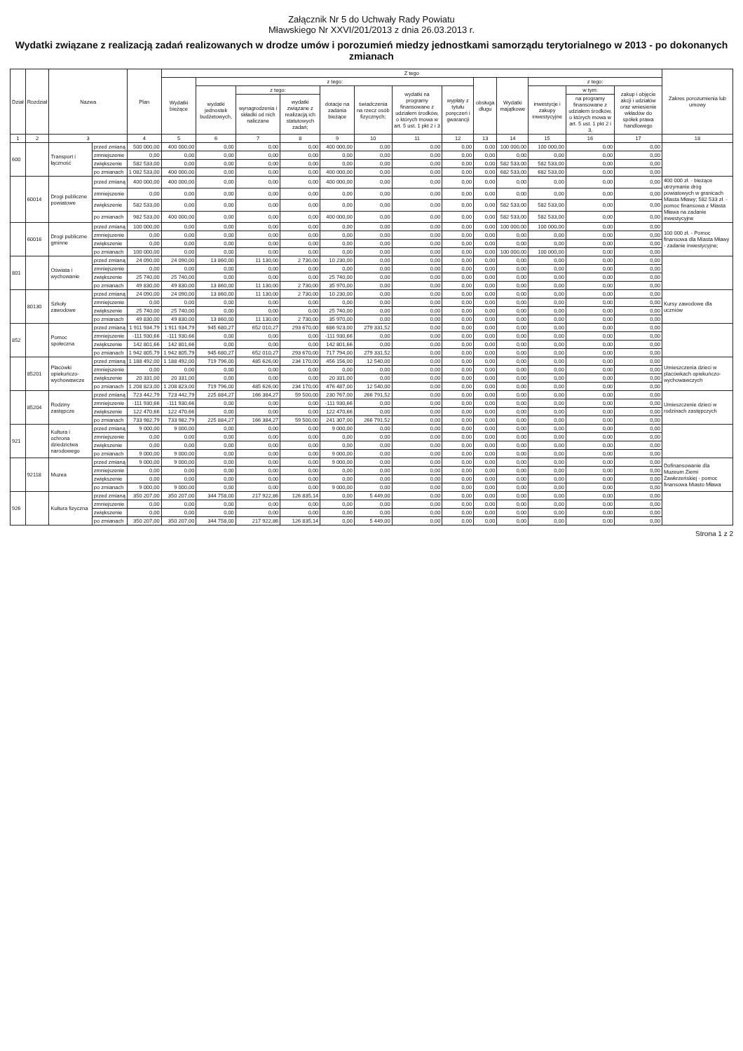Załącznik Nr 5 do Uchwały Rady Powiatu
Mławskiego Nr XXVI/201/2013 z dnia 26.03.2013 r.
Wydatki związane z realizacją zadań realizowanych w drodze umów i porozumień miedzy jednostkami samorządu terytorialnego w 2013 - po dokonanych zmianach
| Dział | Rozdział | Nazwa | | Plan | Z tego | | | | | | | | | | | | | Zakres porozumienia lub umowy |
| --- | --- | --- | --- | --- | --- | --- | --- | --- | --- | --- | --- | --- | --- | --- | --- | --- | --- | --- |
| | | | | | Wydatki bieżące | z tego: | | | | | | | obsługa długu | Wydatki majątkowe | z tego: | | | |
| | | | | | | wydatki jednostek budżetowych, | z tego: | | dotacje na zadania bieżące | świadczenia na rzecz osób fizycznych; | wydatki na programy finansowane z udziałem środków, o których mowa w art. 5 ust. 1 pkt 2 i 3 | wypłaty z tytułu poręczeń i gwarancji | | | inwestycje i zakupy inwestycyjne | w tym: | zakup i objęcie akcji i udziałów oraz wniesienie wkładów do spółek prawa handlowego | |
| | | | | | | | wynagrodzenia i składki od nich naliczane | wydatki związane z realizacją ich statutowych zadań; | | | | | | | | na programy finansowane z udziałem środków, o których mowa w art. 5 ust. 1 pkt 2 i 3, | | |
| 1 | 2 | 3 | | 4 | 5 | 6 | 7 | 8 | 9 | 10 | 11 | 12 | 13 | 14 | 15 | 16 | 17 | 18 |
| 600 | | Transport i łączność | przed zmianą | 500 000,00 | 400 000,00 | 0,00 | 0,00 | 0,00 | 400 000,00 | 0,00 | 0,00 | 0,00 | 0,00 | 100 000,00 | 100 000,00 | 0,00 | 0,00 | |
| | | | zmniejszenie | 0,00 | 0,00 | 0,00 | 0,00 | 0,00 | 0,00 | 0,00 | 0,00 | 0,00 | 0,00 | 0,00 | 0,00 | 0,00 | 0,00 | |
| | | | zwiększenie | 582 533,00 | 0,00 | 0,00 | 0,00 | 0,00 | 0,00 | 0,00 | 0,00 | 0,00 | 0,00 | 582 533,00 | 582 533,00 | 0,00 | 0,00 | |
| | | | po zmianach | 1 082 533,00 | 400 000,00 | 0,00 | 0,00 | 0,00 | 400 000,00 | 0,00 | 0,00 | 0,00 | 0,00 | 682 533,00 | 682 533,00 | 0,00 | 0,00 | |
| | 60014 | Drogi publiczne powiatowe | przed zmianą | 400 000,00 | 400 000,00 | 0,00 | 0,00 | 0,00 | 400 000,00 | 0,00 | 0,00 | 0,00 | 0,00 | 0,00 | 0,00 | 0,00 | 0,00 | 400 000 zł. - bieżące utrzymanie dróg powiatowych w granicach Miasta Mławy; 582 533 zł. - pomoc finansowa z Miasta Mława na zadanie inwestycyjne |
| | | | zmniejszenie | 0,00 | 0,00 | 0,00 | 0,00 | 0,00 | 0,00 | 0,00 | 0,00 | 0,00 | 0,00 | 0,00 | 0,00 | 0,00 | 0,00 | |
| | | | zwiększenie | 582 533,00 | 0,00 | 0,00 | 0,00 | 0,00 | 0,00 | 0,00 | 0,00 | 0,00 | 0,00 | 582 533,00 | 582 533,00 | 0,00 | 0,00 | |
| | | | po zmianach | 982 533,00 | 400 000,00 | 0,00 | 0,00 | 0,00 | 400 000,00 | 0,00 | 0,00 | 0,00 | 0,00 | 582 533,00 | 582 533,00 | 0,00 | 0,00 | |
| | 60016 | Drogi publiczne gminne | przed zmianą | 100 000,00 | 0,00 | 0,00 | 0,00 | 0,00 | 0,00 | 0,00 | 0,00 | 0,00 | 0,00 | 100 000,00 | 100 000,00 | 0,00 | 0,00 | 100 000 zł. - Pomoc finansowa dla Miasta Mławy - zadanie inwestycyjne; |
| | | | zmniejszenie | 0,00 | 0,00 | 0,00 | 0,00 | 0,00 | 0,00 | 0,00 | 0,00 | 0,00 | 0,00 | 0,00 | 0,00 | 0,00 | 0,00 | |
| | | | zwiększenie | 0,00 | 0,00 | 0,00 | 0,00 | 0,00 | 0,00 | 0,00 | 0,00 | 0,00 | 0,00 | 0,00 | 0,00 | 0,00 | 0,00 | |
| | | | po zmianach | 100 000,00 | 0,00 | 0,00 | 0,00 | 0,00 | 0,00 | 0,00 | 0,00 | 0,00 | 0,00 | 100 000,00 | 100 000,00 | 0,00 | 0,00 | |
| 801 | | Oświata i wychowanie | przed zmianą | 24 090,00 | 24 090,00 | 13 860,00 | 11 130,00 | 2 730,00 | 10 230,00 | 0,00 | 0,00 | 0,00 | 0,00 | 0,00 | 0,00 | 0,00 | 0,00 | |
| | | | zmniejszenie | 0,00 | 0,00 | 0,00 | 0,00 | 0,00 | 0,00 | 0,00 | 0,00 | 0,00 | 0,00 | 0,00 | 0,00 | 0,00 | 0,00 | |
| | | | zwiększenie | 25 740,00 | 25 740,00 | 0,00 | 0,00 | 0,00 | 25 740,00 | 0,00 | 0,00 | 0,00 | 0,00 | 0,00 | 0,00 | 0,00 | 0,00 | |
| | | | po zmianach | 49 830,00 | 49 830,00 | 13 860,00 | 11 130,00 | 2 730,00 | 35 970,00 | 0,00 | 0,00 | 0,00 | 0,00 | 0,00 | 0,00 | 0,00 | 0,00 | |
| | 80130 | Szkoły zawodowe | przed zmianą | 24 090,00 | 24 090,00 | 13 860,00 | 11 130,00 | 2 730,00 | 10 230,00 | 0,00 | 0,00 | 0,00 | 0,00 | 0,00 | 0,00 | 0,00 | 0,00 | Kursy zawodowe dla uczniów |
| | | | zmniejszenie | 0,00 | 0,00 | 0,00 | 0,00 | 0,00 | 0,00 | 0,00 | 0,00 | 0,00 | 0,00 | 0,00 | 0,00 | 0,00 | 0,00 | |
| | | | zwiększenie | 25 740,00 | 25 740,00 | 0,00 | 0,00 | 0,00 | 25 740,00 | 0,00 | 0,00 | 0,00 | 0,00 | 0,00 | 0,00 | 0,00 | 0,00 | |
| | | | po zmianach | 49 830,00 | 49 830,00 | 13 860,00 | 11 130,00 | 2 730,00 | 35 970,00 | 0,00 | 0,00 | 0,00 | 0,00 | 0,00 | 0,00 | 0,00 | 0,00 | |
| 852 | | Pomoc społeczna | przed zmianą | 1 911 934,79 | 1 911 934,79 | 945 680,27 | 652 010,27 | 293 670,00 | 686 923,00 | 279 331,52 | 0,00 | 0,00 | 0,00 | 0,00 | 0,00 | 0,00 | 0,00 | |
| | | | zmniejszenie | -111 930,66 | -111 930,66 | 0,00 | 0,00 | 0,00 | -111 930,66 | 0,00 | 0,00 | 0,00 | 0,00 | 0,00 | 0,00 | 0,00 | 0,00 | |
| | | | zwiększenie | 142 801,66 | 142 801,66 | 0,00 | 0,00 | 0,00 | 142 801,66 | 0,00 | 0,00 | 0,00 | 0,00 | 0,00 | 0,00 | 0,00 | 0,00 | |
| | | | po zmianach | 1 942 805,79 | 1 942 805,79 | 945 680,27 | 652 010,27 | 293 670,00 | 717 794,00 | 279 331,52 | 0,00 | 0,00 | 0,00 | 0,00 | 0,00 | 0,00 | 0,00 | |
| | 85201 | Placówki opiekuńczo-wychowawcze | przed zmianą | 1 188 492,00 | 1 188 492,00 | 719 796,00 | 485 626,00 | 234 170,00 | 456 156,00 | 12 540,00 | 0,00 | 0,00 | 0,00 | 0,00 | 0,00 | 0,00 | 0,00 | Umieszczenia dzieci w placówkach opiekuńczo-wychowawczych |
| | | | zmniejszenie | 0,00 | 0,00 | 0,00 | 0,00 | 0,00 | 0,00 | 0,00 | 0,00 | 0,00 | 0,00 | 0,00 | 0,00 | 0,00 | 0,00 | |
| | | | zwiększenie | 20 331,00 | 20 331,00 | 0,00 | 0,00 | 0,00 | 20 331,00 | 0,00 | 0,00 | 0,00 | 0,00 | 0,00 | 0,00 | 0,00 | 0,00 | |
| | | | po zmianach | 1 208 823,00 | 1 208 823,00 | 719 796,00 | 485 626,00 | 234 170,00 | 476 487,00 | 12 540,00 | 0,00 | 0,00 | 0,00 | 0,00 | 0,00 | 0,00 | 0,00 | |
| | 85204 | Rodziny zastępcze | przed zmianą | 723 442,79 | 723 442,79 | 225 884,27 | 166 384,27 | 59 500,00 | 230 767,00 | 266 791,52 | 0,00 | 0,00 | 0,00 | 0,00 | 0,00 | 0,00 | 0,00 | Umieszczenie dzieci w rodzinach zastępczych |
| | | | zmniejszenie | -111 930,66 | -111 930,66 | 0,00 | 0,00 | 0,00 | -111 930,66 | 0,00 | 0,00 | 0,00 | 0,00 | 0,00 | 0,00 | 0,00 | 0,00 | |
| | | | zwiększenie | 122 470,66 | 122 470,66 | 0,00 | 0,00 | 0,00 | 122 470,66 | 0,00 | 0,00 | 0,00 | 0,00 | 0,00 | 0,00 | 0,00 | 0,00 | |
| | | | po zmianach | 733 982,79 | 733 982,79 | 225 884,27 | 166 384,27 | 59 500,00 | 241 307,00 | 266 791,52 | 0,00 | 0,00 | 0,00 | 0,00 | 0,00 | 0,00 | 0,00 | |
| 921 | | Kultura i ochrona dziedzictwa narodowego | przed zmianą | 9 000,00 | 9 000,00 | 0,00 | 0,00 | 0,00 | 9 000,00 | 0,00 | 0,00 | 0,00 | 0,00 | 0,00 | 0,00 | 0,00 | 0,00 | |
| | | | zmniejszenie | 0,00 | 0,00 | 0,00 | 0,00 | 0,00 | 0,00 | 0,00 | 0,00 | 0,00 | 0,00 | 0,00 | 0,00 | 0,00 | 0,00 | |
| | | | zwiększenie | 0,00 | 0,00 | 0,00 | 0,00 | 0,00 | 0,00 | 0,00 | 0,00 | 0,00 | 0,00 | 0,00 | 0,00 | 0,00 | 0,00 | |
| | | | po zmianach | 9 000,00 | 9 000,00 | 0,00 | 0,00 | 0,00 | 9 000,00 | 0,00 | 0,00 | 0,00 | 0,00 | 0,00 | 0,00 | 0,00 | 0,00 | |
| | 92118 | Muzea | przed zmianą | 9 000,00 | 9 000,00 | 0,00 | 0,00 | 0,00 | 9 000,00 | 0,00 | 0,00 | 0,00 | 0,00 | 0,00 | 0,00 | 0,00 | 0,00 | Dofinansowanie dla Muzeum Ziemi Zawkrzeńskiej - pomoc finansowa Miasto Mława |
| | | | zmniejszenie | 0,00 | 0,00 | 0,00 | 0,00 | 0,00 | 0,00 | 0,00 | 0,00 | 0,00 | 0,00 | 0,00 | 0,00 | 0,00 | 0,00 | |
| | | | zwiększenie | 0,00 | 0,00 | 0,00 | 0,00 | 0,00 | 0,00 | 0,00 | 0,00 | 0,00 | 0,00 | 0,00 | 0,00 | 0,00 | 0,00 | |
| | | | po zmianach | 9 000,00 | 9 000,00 | 0,00 | 0,00 | 0,00 | 9 000,00 | 0,00 | 0,00 | 0,00 | 0,00 | 0,00 | 0,00 | 0,00 | 0,00 | |
| 926 | | Kultura fizyczna | przed zmianą | 350 207,00 | 350 207,00 | 344 758,00 | 217 922,86 | 126 835,14 | 0,00 | 5 449,00 | 0,00 | 0,00 | 0,00 | 0,00 | 0,00 | 0,00 | 0,00 | |
| | | | zmniejszenie | 0,00 | 0,00 | 0,00 | 0,00 | 0,00 | 0,00 | 0,00 | 0,00 | 0,00 | 0,00 | 0,00 | 0,00 | 0,00 | 0,00 | |
| | | | zwiększenie | 0,00 | 0,00 | 0,00 | 0,00 | 0,00 | 0,00 | 0,00 | 0,00 | 0,00 | 0,00 | 0,00 | 0,00 | 0,00 | 0,00 | |
| | | | po zmianach | 350 207,00 | 350 207,00 | 344 758,00 | 217 922,86 | 126 835,14 | 0,00 | 5 449,00 | 0,00 | 0,00 | 0,00 | 0,00 | 0,00 | 0,00 | 0,00 | |
Strona 1 z 2